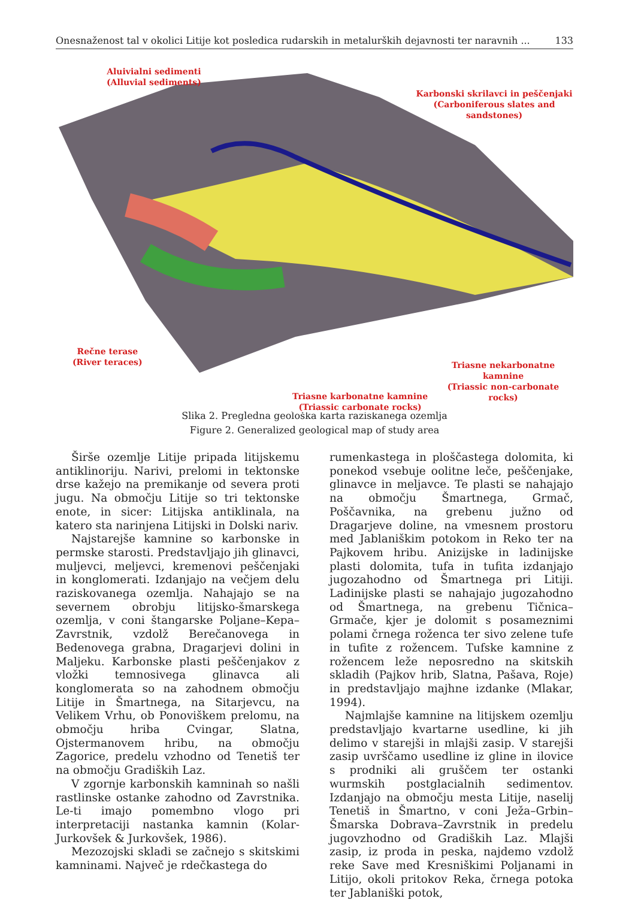Onesnaženost tal v okolici Litije kot posledica rudarskih in metalurških dejavnosti ter naravnih ... 133
Aluivialni sedimenti
(Alluvial sediments)
Karbonski skrilavci in peščenjaki
(Carboniferous slates and sandstones)
Rečne terase
(River teraces)
Triasne nekarbonatne kamnine
(Triassic non-carbonate rocks)
Triasne karbonatne kamnine
(Triassic carbonate rocks)
Slika 2. Pregledna geološka karta raziskanega ozemlja
Figure 2. Generalized geological map of study area
Širše ozemlje Litije pripada litijskemu antiklinoriju. Narivi, prelomi in tektonske drse kažejo na premikanje od severa proti jugu. Na območju Litije so tri tektonske enote, in sicer: Litijska antiklinala, na katero sta narinjena Litijski in Dolski nariv.
Najstarejše kamnine so karbonske in permske starosti. Predstavljajo jih glinavci, muljevci, meljevci, kremenovi peščenjaki in konglomerati. Izdanjajo na večjem delu raziskovanega ozemlja. Nahajajo se na severnem obrobju litijsko-šmarskega ozemlja, v coni štangarske Poljane–Kepa–Zavrstnik, vzdolž Berečanovega in Bedenovega grabna, Dragarjevi dolini in Maljeku. Karbonske plasti peščenjakov z vložki temnosivega glinavca ali konglomerata so na zahodnem območju Litije in Šmartnega, na Sitarjevcu, na Velikem Vrhu, ob Ponoviškem prelomu, na območju hriba Cvingar, Slatna, Ojstermanovem hribu, na območju Zagorice, predelu vzhodno od Tenetiš ter na območju Gradiških Laz.
V zgornje karbonskih kamninah so našli rastlinske ostanke zahodno od Zavrstnika. Le-ti imajo pomembno vlogo pri interpretaciji nastanka kamnin (Kolar-Jurkovšek & Jurkovšek, 1986).
Mezozojski skladi se začnejo s skitskimi kamninami. Največ je rdečkastega do
rumenkastega in ploščastega dolomita, ki ponekod vsebuje oolitne leče, peščenjake, glinavce in meljavce. Te plasti se nahajajo na območju Šmartnega, Grmač, Poščavnika, na grebenu južno od Dragarjeve doline, na vmesnem prostoru med Jablaniškim potokom in Reko ter na Pajkovem hribu. Anizijske in ladinijske plasti dolomita, tufa in tufita izdanjajo jugozahodno od Šmartnega pri Litiji. Ladinijske plasti se nahajajo jugozahodno od Šmartnega, na grebenu Tičnica–Grmače, kjer je dolomit s posameznimi polami črnega roženca ter sivo zelene tufe in tufite z rožencem. Tufske kamnine z rožencem leže neposredno na skitskih skladih (Pajkov hrib, Slatna, Pašava, Roje) in predstavljajo majhne izdanke (Mlakar, 1994).
Najmlajše kamnine na litijskem ozemlju predstavljajo kvartarne usedline, ki jih delimo v starejši in mlajši zasip. V starejši zasip uvrščamo usedline iz gline in ilovice s prodniki ali gruščem ter ostanki wurmskih postglacialnih sedimentov. Izdanjajo na območju mesta Litije, naselij Tenetiš in Šmartno, v coni Ježa–Grbin–Šmarska Dobrava–Zavrstnik in predelu jugovzhodno od Gradiških Laz. Mlajši zasip, iz proda in peska, najdemo vzdolž reke Save med Kresniškimi Poljanami in Litijo, okoli pritokov Reka, črnega potoka ter Jablaniški potok,